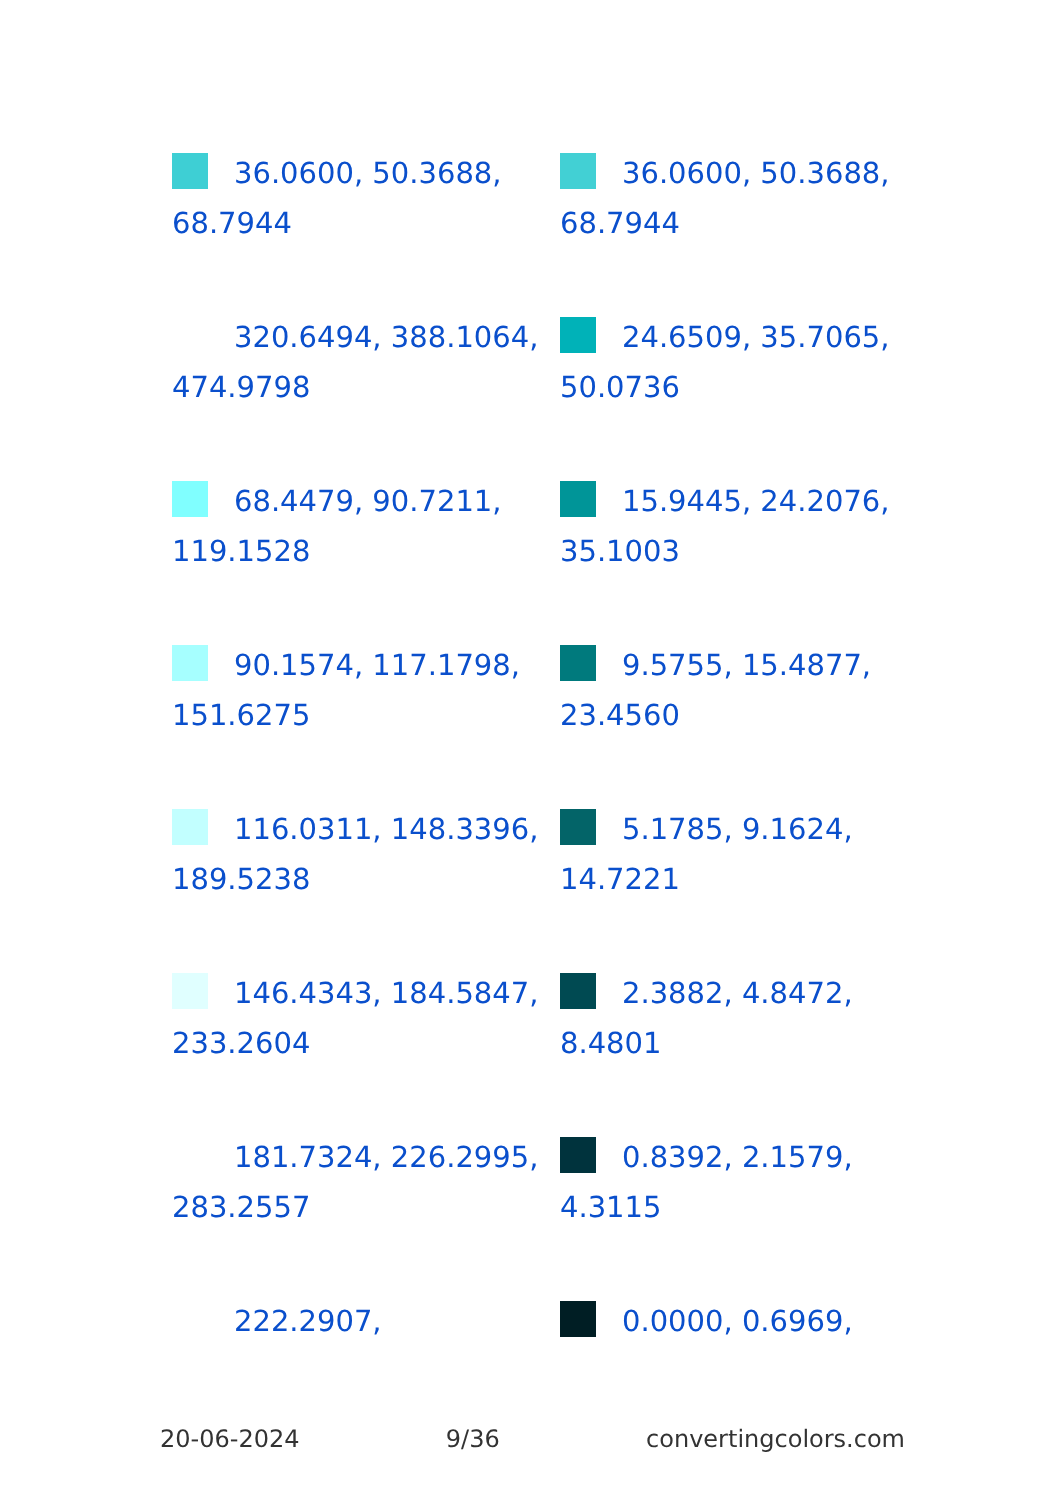36.0600, 50.3688, 68.7944
36.0600, 50.3688, 68.7944
320.6494, 388.1064, 474.9798
24.6509, 35.7065, 50.0736
68.4479, 90.7211, 119.1528
15.9445, 24.2076, 35.1003
90.1574, 117.1798, 151.6275
9.5755, 15.4877, 23.4560
116.0311, 148.3396, 189.5238
5.1785, 9.1624, 14.7221
146.4343, 184.5847, 233.2604
2.3882, 4.8472, 8.4801
181.7324, 226.2995, 283.2557
0.8392, 2.1579, 4.3115
222.2907,
0.0000, 0.6969,
20-06-2024 9/36 convertingcolors.com